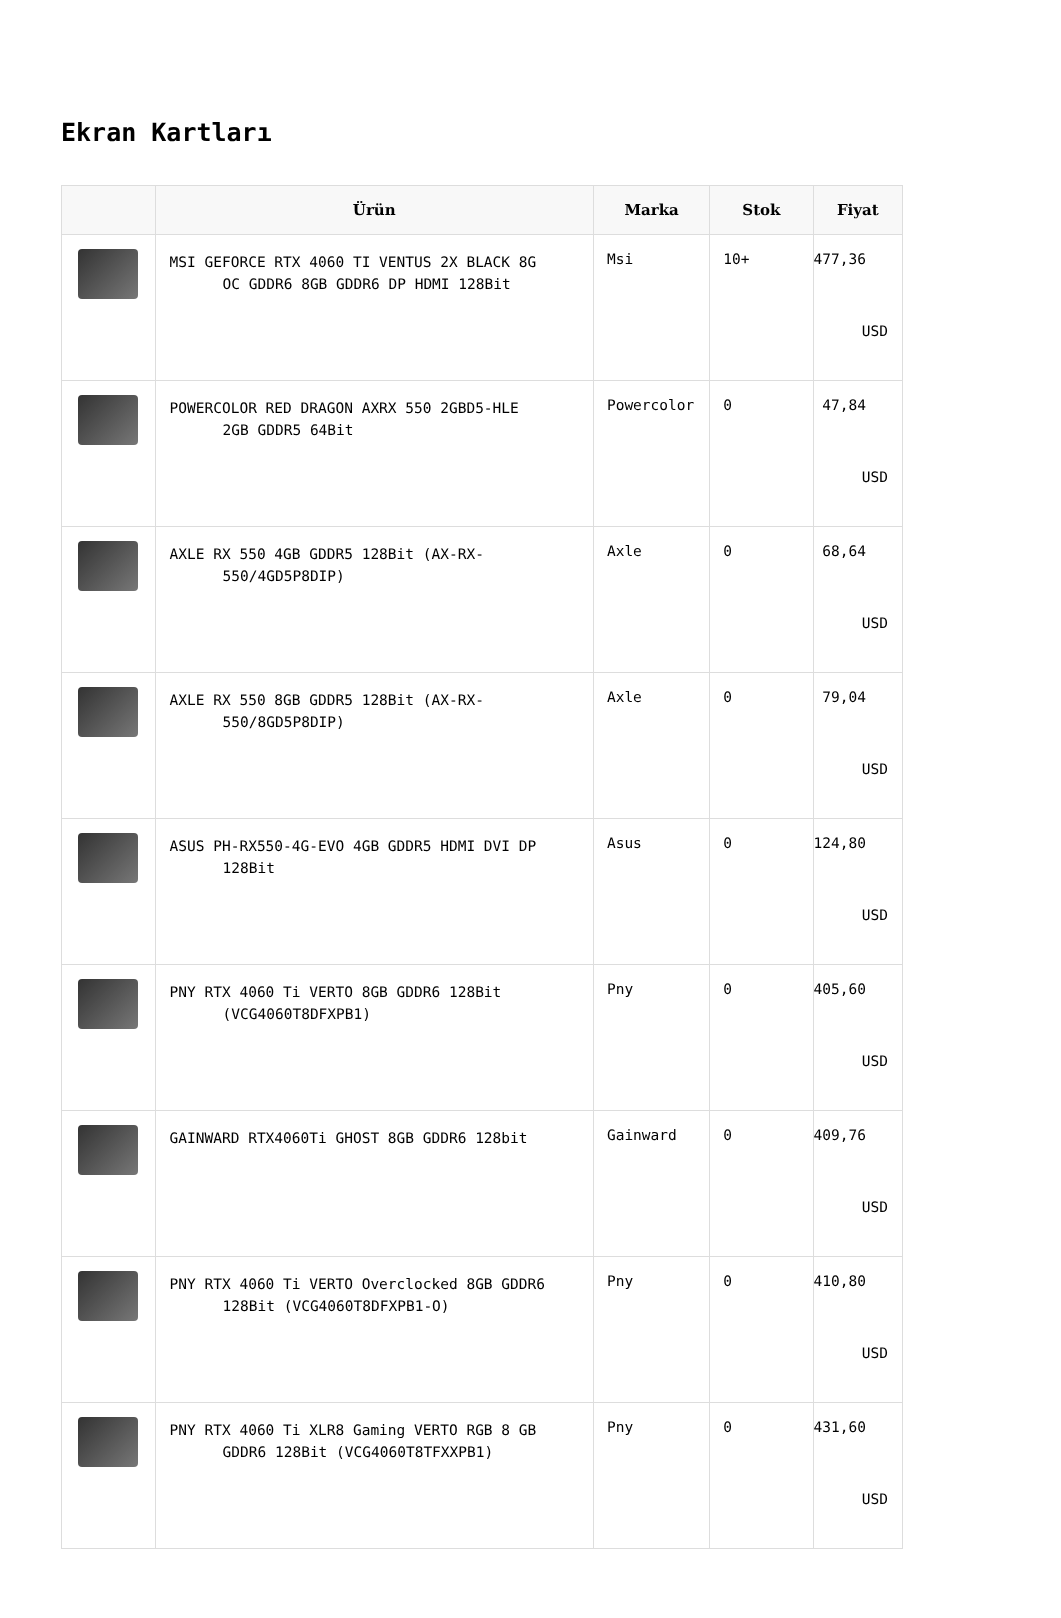Ekran Kartları
| | Ürün | Marka | Stok | Fiyat |
| --- | --- | --- | --- | --- |
| | MSI GEFORCE RTX 4060 TI VENTUS 2X BLACK 8G OC GDDR6 8GB GDDR6 DP HDMI 128Bit | Msi | 10+ | 477,36 USD |
| | POWERCOLOR RED DRAGON AXRX 550 2GBD5-HLE 2GB GDDR5 64Bit | Powercolor | 0 | 47,84 USD |
| | AXLE RX 550 4GB GDDR5 128Bit (AX-RX- 550/4GD5P8DIP) | Axle | 0 | 68,64 USD |
| | AXLE RX 550 8GB GDDR5 128Bit (AX-RX- 550/8GD5P8DIP) | Axle | 0 | 79,04 USD |
| | ASUS PH-RX550-4G-EVO 4GB GDDR5 HDMI DVI DP 128Bit | Asus | 0 | 124,80 USD |
| | PNY RTX 4060 Ti VERTO 8GB GDDR6 128Bit (VCG4060T8DFXPB1) | Pny | 0 | 405,60 USD |
| | GAINWARD RTX4060Ti GHOST 8GB GDDR6 128bit | Gainward | 0 | 409,76 USD |
| | PNY RTX 4060 Ti VERTO Overclocked 8GB GDDR6 128Bit (VCG4060T8DFXPB1-O) | Pny | 0 | 410,80 USD |
| | PNY RTX 4060 Ti XLR8 Gaming VERTO RGB 8 GB GDDR6 128Bit (VCG4060T8TFXXPB1) | Pny | 0 | 431,60 USD |